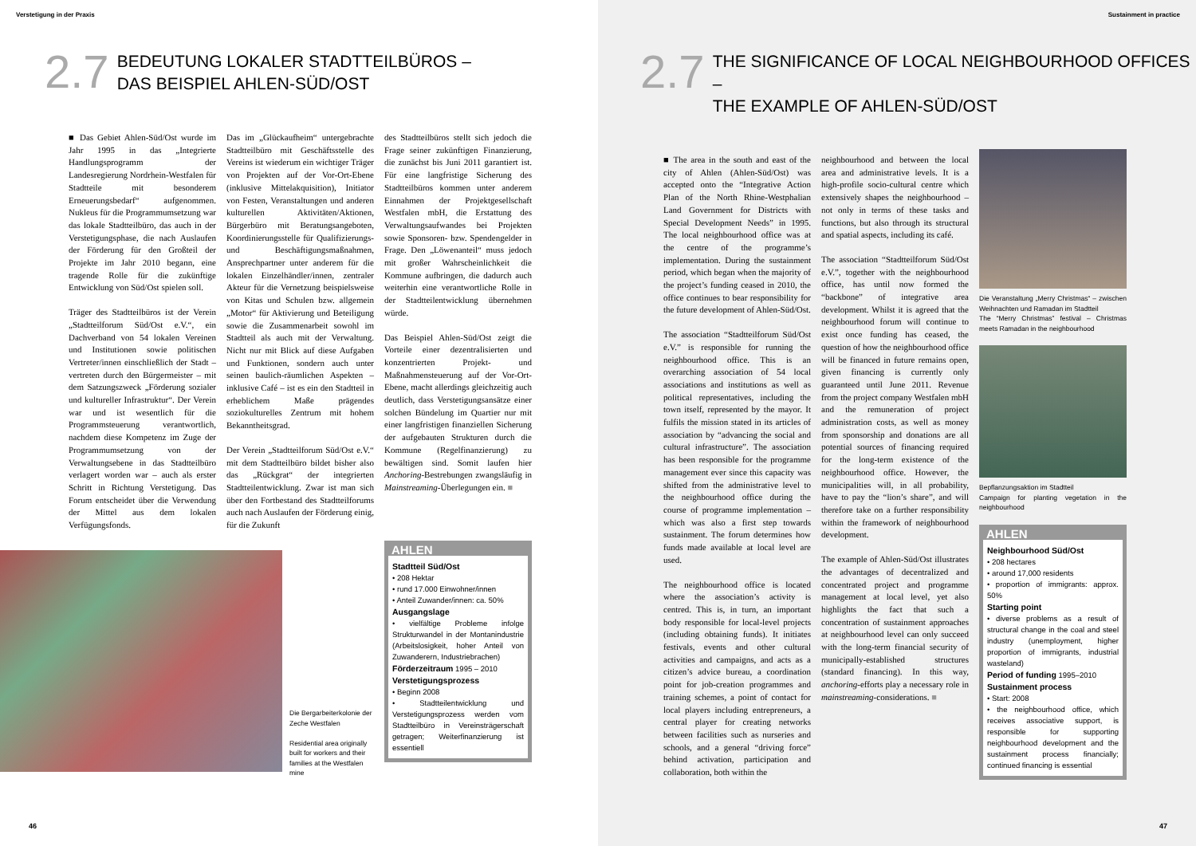Verstetigung in der Praxis
2.7
BEDEUTUNG LOKALER STADTTEILBÜROS –
DAS BEISPIEL AHLEN-SÜD/OST
■ Das Gebiet Ahlen-Süd/Ost wurde im Jahr 1995 in das „Integrierte Handlungsprogramm der Landesregierung Nordrhein-Westfalen für Stadtteile mit besonderem Erneuerungsbedarf“ aufgenommen. Nukleus für die Programmumsetzung war das lokale Stadtteilbüro, das auch in der Verstetigungsphase, die nach Auslaufen der Förderung für den Großteil der Projekte im Jahr 2010 begann, eine tragende Rolle für die zukünftige Entwicklung von Süd/Ost spielen soll.
Träger des Stadtteilbüros ist der Verein „Stadtteilforum Süd/Ost e.V.“, ein Dachverband von 54 lokalen Vereinen und Institutionen sowie politischen Vertreter/innen einschließlich der Stadt – vertreten durch den Bürgermeister – mit dem Satzungszweck „Förderung sozialer und kultureller Infrastruktur“. Der Verein war und ist wesentlich für die Programmsteuerung verantwortlich, nachdem diese Kompetenz im Zuge der Programmumsetzung von der Verwaltungsebene in das Stadtteilbüro verlagert worden war – auch als erster Schritt in Richtung Verstetigung. Das Forum entscheidet über die Verwendung der Mittel aus dem lokalen Verfügungsfonds.
Das im „Glückaufheim“ untergebrachte Stadtteilbüro mit Geschäftsstelle des Vereins ist wiederum ein wichtiger Träger von Projekten auf der Vor-Ort-Ebene (inklusive Mittelakquisition), Initiator von Festen, Veranstaltungen und anderen kulturellen Aktivitäten/Aktionen, Bürgerbüro mit Beratungsangeboten, Koordinierungsstelle für Qualifizierungs- und Beschäftigungsmaßnahmen, Ansprechpartner unter anderem für die lokalen Einzelhändler/innen, zentraler Akteur für die Vernetzung beispielsweise von Kitas und Schulen bzw. allgemein „Motor“ für Aktivierung und Beteiligung sowie die Zusammenarbeit sowohl im Stadtteil als auch mit der Verwaltung. Nicht nur mit Blick auf diese Aufgaben und Funktionen, sondern auch unter seinen baulich-räumlichen Aspekten – inklusive Café – ist es ein den Stadtteil in erheblichem Maße prägendes soziokulturelles Zentrum mit hohem Bekanntheitsgrad.
Der Verein „Stadtteilforum Süd/Ost e.V.“ mit dem Stadtteilbüro bildet bisher also das „Rückgrat“ der integrierten Stadtteilentwicklung. Zwar ist man sich über den Fortbestand des Stadtteilforums auch nach Auslaufen der Förderung einig, für die Zukunft
des Stadtteilbüros stellt sich jedoch die Frage seiner zukünftigen Finanzierung, die zunächst bis Juni 2011 garantiert ist. Für eine langfristige Sicherung des Stadtteilbüros kommen unter anderem Einnahmen der Projektgesellschaft Westfalen mbH, die Erstattung des Verwaltungsaufwandes bei Projekten sowie Sponsoren- bzw. Spendengelder in Frage. Den „Löwenanteil“ muss jedoch mit großer Wahrscheinlichkeit die Kommune aufbringen, die dadurch auch weiterhin eine verantwortliche Rolle in der Stadtteilentwicklung übernehmen würde.
Das Beispiel Ahlen-Süd/Ost zeigt die Vorteile einer dezentralisierten und konzentrierten Projekt- und Maßnahmensteuerung auf der Vor-Ort-Ebene, macht allerdings gleichzeitig auch deutlich, dass Verstetigungsansätze einer solchen Bündelung im Quartier nur mit einer langfristigen finanziellen Sicherung der aufgebauten Strukturen durch die Kommune (Regelfinanzierung) zu bewältigen sind. Somit laufen hier Anchoring-Bestrebungen zwangsläufig in Mainstreaming-Überlegungen ein. ■
AHLEN
Stadtteil Süd/Ost
• 208 Hektar
• rund 17.000 Einwohner/innen
• Anteil Zuwander/innen: ca. 50%
Ausgangslage
• vielfältige Probleme infolge Strukturwandel in der Montanindustrie (Arbeitslosigkeit, hoher Anteil von Zuwanderern, Industriebrachen)
Förderzeitraum 1995 – 2010
Verstetigungsprozess
• Beginn 2008
• Stadtteilentwicklung und Verstetigungsprozess werden vom Stadtteilbüro in Vereinsträgerschaft getragen; Weiterfinanzierung ist essentiell
Die Bergarbeiterkolonie der Zeche Westfalen
Residential area originally built for workers and their families at the Westfalen mine
46
Sustainment in practice
2.7
THE SIGNIFICANCE OF LOCAL NEIGHBOURHOOD OFFICES –
THE EXAMPLE OF AHLEN-SÜD/OST
■ The area in the south and east of the city of Ahlen (Ahlen-Süd/Ost) was accepted onto the “Integrative Action Plan of the North Rhine-Westphalian Land Government for Districts with Special Development Needs” in 1995. The local neighbourhood office was at the centre of the programme’s implementation. During the sustainment period, which began when the majority of the project’s funding ceased in 2010, the office continues to bear responsibility for the future development of Ahlen-Süd/Ost.
The association “Stadtteilforum Süd/Ost e.V.” is responsible for running the neighbourhood office. This is an overarching association of 54 local associations and institutions as well as political representatives, including the town itself, represented by the mayor. It fulfils the mission stated in its articles of association by “advancing the social and cultural infrastructure”. The association has been responsible for the programme management ever since this capacity was shifted from the administrative level to the neighbourhood office during the course of programme implementation – which was also a first step towards sustainment. The forum determines how funds made available at local level are used.
The neighbourhood office is located where the association’s activity is centred. This is, in turn, an important body responsible for local-level projects (including obtaining funds). It initiates festivals, events and other cultural activities and campaigns, and acts as a citizen’s advice bureau, a coordination point for job-creation programmes and training schemes, a point of contact for local players including entrepreneurs, a central player for creating networks between facilities such as nurseries and schools, and a general “driving force” behind activation, participation and collaboration, both within the
neighbourhood and between the local area and administrative levels. It is a high-profile socio-cultural centre which extensively shapes the neighbourhood – not only in terms of these tasks and functions, but also through its structural and spatial aspects, including its café.
The association “Stadtteilforum Süd/Ost e.V.”, together with the neighbourhood office, has until now formed the “backbone” of integrative area development. Whilst it is agreed that the neighbourhood forum will continue to exist once funding has ceased, the question of how the neighbourhood office will be financed in future remains open, given financing is currently only guaranteed until June 2011. Revenue from the project company Westfalen mbH and the remuneration of project administration costs, as well as money from sponsorship and donations are all potential sources of financing required for the long-term existence of the neighbourhood office. However, the municipalities will, in all probability, have to pay the “lion’s share”, and will therefore take on a further responsibility within the framework of neighbourhood development.
The example of Ahlen-Süd/Ost illustrates the advantages of decentralized and concentrated project and programme management at local level, yet also highlights the fact that such a concentration of sustainment approaches at neighbourhood level can only succeed with the long-term financial security of municipally-established structures (standard financing). In this way, anchoring-efforts play a necessary role in mainstreaming-considerations. ■
Die Veranstaltung „Merry Christmas“ – zwischen Weihnachten und Ramadan im Stadtteil
The “Merry Christmas” festival – Christmas meets Ramadan in the neighbourhood
Bepflanzungsaktion im Stadtteil
Campaign for planting vegetation in the neighbourhood
AHLEN
Neighbourhood Süd/Ost
• 208 hectares
• around 17,000 residents
• proportion of immigrants: approx. 50%
Starting point
• diverse problems as a result of structural change in the coal and steel industry (unemployment, higher proportion of immigrants, industrial wasteland)
Period of funding 1995–2010
Sustainment process
• Start: 2008
• the neighbourhood office, which receives associative support, is responsible for supporting neighbourhood development and the sustainment process financially; continued financing is essential
47